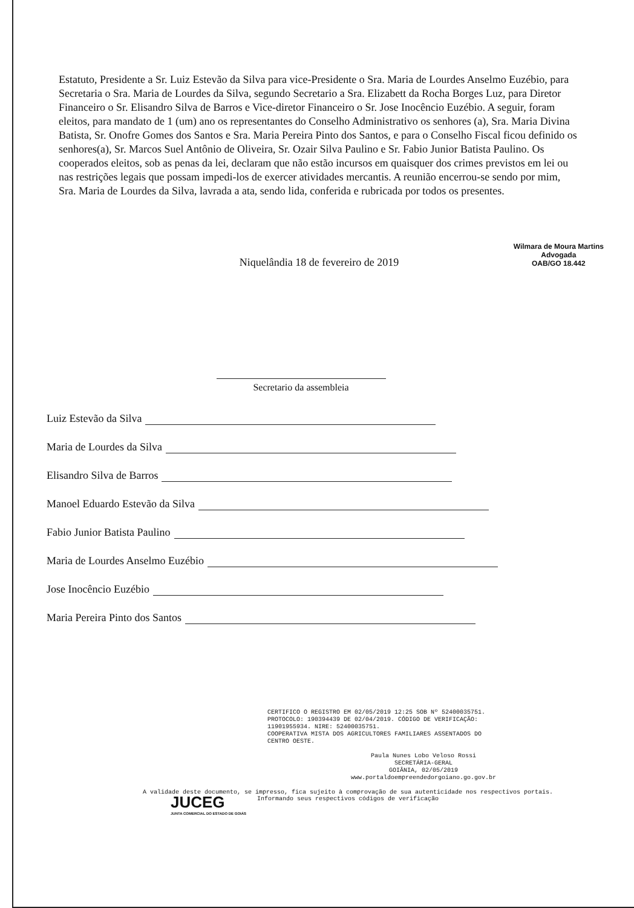Estatuto, Presidente a Sr. Luiz Estevão da Silva para vice-Presidente o Sra. Maria de Lourdes Anselmo Euzébio, para Secretaria o Sra. Maria de Lourdes da Silva, segundo Secretario a Sra. Elizabett da Rocha Borges Luz, para Diretor Financeiro o Sr. Elisandro Silva de Barros e Vice-diretor Financeiro o Sr. Jose Inocêncio Euzébio. A seguir, foram eleitos, para mandato de 1 (um) ano os representantes do Conselho Administrativo os senhores (a), Sra. Maria Divina Batista, Sr. Onofre Gomes dos Santos e Sra. Maria Pereira Pinto dos Santos, e para o Conselho Fiscal ficou definido os senhores(a), Sr. Marcos Suel Antônio de Oliveira, Sr. Ozair Silva Paulino e Sr. Fabio Junior Batista Paulino. Os cooperados eleitos, sob as penas da lei, declaram que não estão incursos em quaisquer dos crimes previstos em lei ou nas restrições legais que possam impedi-los de exercer atividades mercantis. A reunião encerrou-se sendo por mim, Sra. Maria de Lourdes da Silva, lavrada a ata, sendo lida, conferida e rubricada por todos os presentes.
Niquelândia 18 de fevereiro de 2019
Secretario da assembleia
Wilmara de Moura Martins
Advogada
OAB/GO 18.442
Luiz Estevão da Silva
Maria de Lourdes da Silva
Elisandro Silva de Barros
Manoel Eduardo Estevão da Silva
Fabio Junior Batista Paulino
Maria de Lourdes Anselmo Euzébio
Jose Inocêncio Euzébio
Maria Pereira Pinto dos Santos
CERTIFICO O REGISTRO EM 02/05/2019 12:25 SOB Nº 52400035751.
PROTOCOLO: 190394439 DE 02/04/2019. CÓDIGO DE VERIFICAÇÃO:
11901955934. NIRE: 52400035751.
COOPERATIVA MISTA DOS AGRICULTORES FAMILIARES ASSENTADOS DO
CENTRO OESTE.
Paula Nunes Lobo Veloso Rossi
SECRETÁRIA-GERAL
GOIÂNIA, 02/05/2019
www.portaldoempreendedorgoiano.go.gov.br
JUCEG
JUNTA COMERCIAL DO ESTADO DE GOIÁS
A validade deste documento, se impresso, fica sujeito à comprovação de sua autenticidade nos respectivos portais.
Informando seus respectivos códigos de verificação